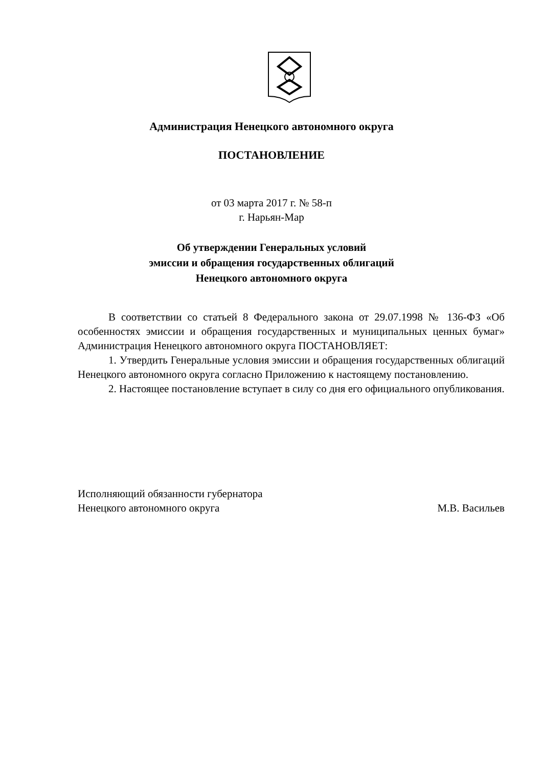Администрация Ненецкого автономного округа
ПОСТАНОВЛЕНИЕ
от 03 марта 2017 г. № 58-п
г. Нарьян-Мар
Об утверждении Генеральных условий
эмиссии и обращения государственных облигаций
Ненецкого автономного округа
В соответствии со статьей 8 Федерального закона от 29.07.1998 № 136-ФЗ «Об особенностях эмиссии и обращения государственных и муниципальных ценных бумаг» Администрация Ненецкого автономного округа ПОСТАНОВЛЯЕТ:
1. Утвердить Генеральные условия эмиссии и обращения государственных облигаций Ненецкого автономного округа согласно Приложению к настоящему постановлению.
2. Настоящее постановление вступает в силу со дня его официального опубликования.
Исполняющий обязанности губернатора
Ненецкого автономного округа
М.В. Васильев